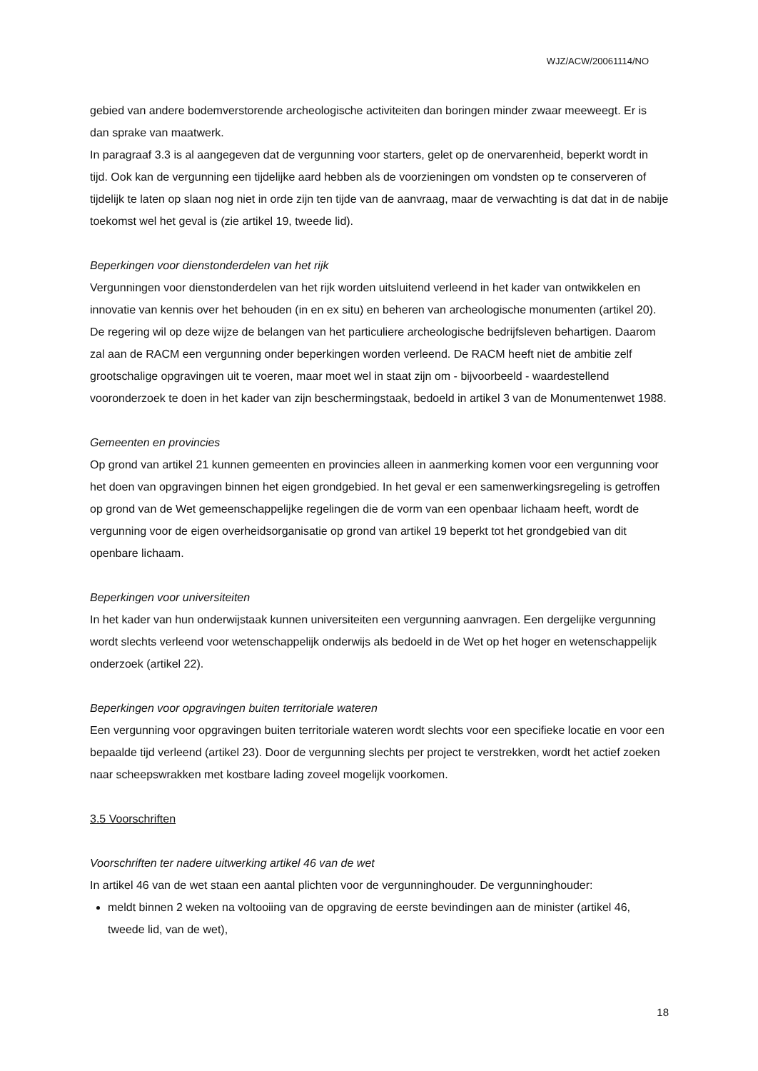WJZ/ACW/20061114/NO
gebied van andere bodemverstorende archeologische activiteiten dan boringen minder zwaar meeweegt. Er is dan sprake van maatwerk.
In paragraaf 3.3 is al aangegeven dat de vergunning voor starters, gelet op de onervarenheid, beperkt wordt in tijd. Ook kan de vergunning een tijdelijke aard hebben als de voorzieningen om vondsten op te conserveren of tijdelijk te laten op slaan nog niet in orde zijn ten tijde van de aanvraag, maar de verwachting is dat dat in de nabije toekomst wel het geval is (zie artikel 19, tweede lid).
Beperkingen voor dienstonderdelen van het rijk
Vergunningen voor dienstonderdelen van het rijk worden uitsluitend verleend in het kader van ontwikkelen en innovatie van kennis over het behouden (in en ex situ) en beheren van archeologische monumenten (artikel 20). De regering wil op deze wijze de belangen van het particuliere archeologische bedrijfsleven behartigen. Daarom zal aan de RACM een vergunning onder beperkingen worden verleend. De RACM heeft niet de ambitie zelf grootschalige opgravingen uit te voeren, maar moet wel in staat zijn om - bijvoorbeeld - waardestellend vooronderzoek te doen in het kader van zijn beschermingstaak, bedoeld in artikel 3 van de Monumentenwet 1988.
Gemeenten en provincies
Op grond van artikel 21 kunnen gemeenten en provincies alleen in aanmerking komen voor een vergunning voor het doen van opgravingen binnen het eigen grondgebied. In het geval er een samenwerkingsregeling is getroffen op grond van de Wet gemeenschappelijke regelingen die de vorm van een openbaar lichaam heeft, wordt de vergunning voor de eigen overheidsorganisatie op grond van artikel 19 beperkt tot het grondgebied van dit openbare lichaam.
Beperkingen voor universiteiten
In het kader van hun onderwijstaak kunnen universiteiten een vergunning aanvragen. Een dergelijke vergunning wordt slechts verleend voor wetenschappelijk onderwijs als bedoeld in de Wet op het hoger en wetenschappelijk onderzoek (artikel 22).
Beperkingen voor opgravingen buiten territoriale wateren
Een vergunning voor opgravingen buiten territoriale wateren wordt slechts voor een specifieke locatie en voor een bepaalde tijd verleend (artikel 23). Door de vergunning slechts per project te verstrekken, wordt het actief zoeken naar scheepswrakken met kostbare lading zoveel mogelijk voorkomen.
3.5 Voorschriften
Voorschriften ter nadere uitwerking artikel 46 van de wet
In artikel 46 van de wet staan een aantal plichten voor de vergunninghouder. De vergunninghouder:
meldt binnen 2 weken na voltooiing van de opgraving de eerste bevindingen aan de minister (artikel 46, tweede lid, van de wet),
18